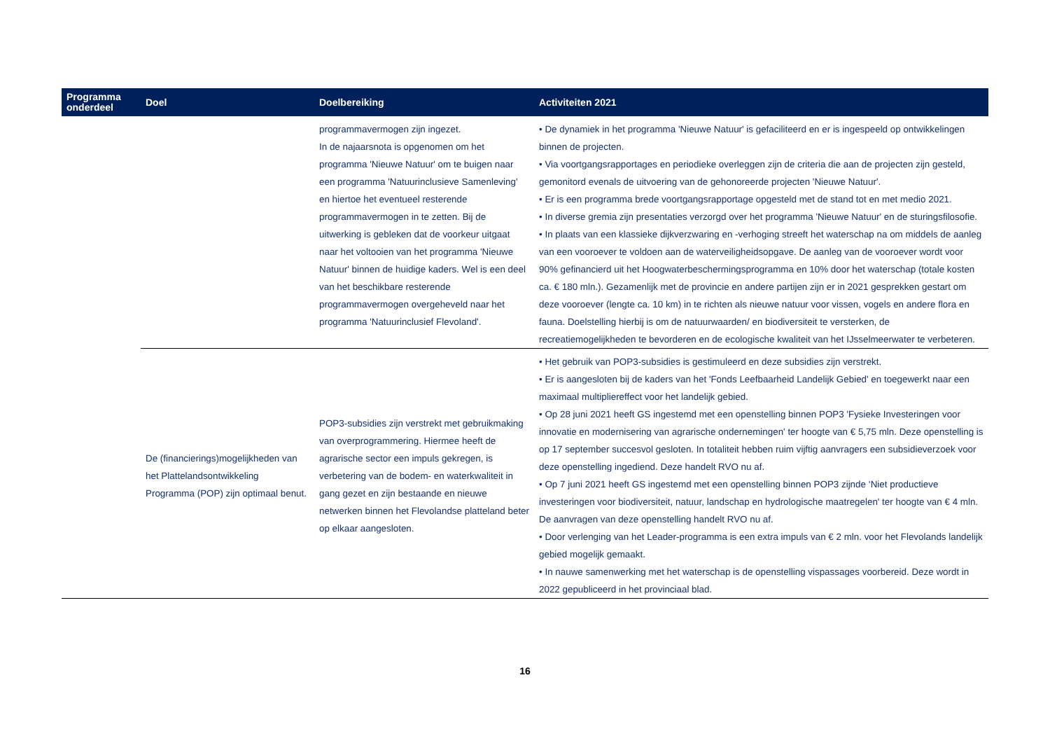| Programma onderdeel | Doel | Doelbereiking | Activiteiten 2021 |
| --- | --- | --- | --- |
| | | programmavermogen zijn ingezet. In de najaarsnota is opgenomen om het programma 'Nieuwe Natuur' om te buigen naar een programma 'Natuurinclusieve Samenleving' en hiertoe het eventueel resterende programmavermogen in te zetten. Bij de uitwerking is gebleken dat de voorkeur uitgaat naar het voltooien van het programma 'Nieuwe Natuur' binnen de huidige kaders. Wel is een deel van het beschikbare resterende programmavermogen overgeheveld naar het programma 'Natuurinclusief Flevoland'. | • De dynamiek in het programma 'Nieuwe Natuur' is gefaciliteerd en er is ingespeeld op ontwikkelingen binnen de projecten. • Via voortgangsrapportages en periodieke overleggen zijn de criteria die aan de projecten zijn gesteld, gemonitord evenals de uitvoering van de gehonoreerde projecten 'Nieuwe Natuur'. • Er is een programma brede voortgangsrapportage opgesteld met de stand tot en met medio 2021. • In diverse gremia zijn presentaties verzorgd over het programma 'Nieuwe Natuur' en de sturingsfilosofie. • In plaats van een klassieke dijkverzwaring en -verhoging streeft het waterschap na om middels de aanleg van een vooroever te voldoen aan de waterveiligheidsopgave. De aanleg van de vooroever wordt voor 90% gefinancierd uit het Hoogwaterbeschermingsprogramma en 10% door het waterschap (totale kosten ca. € 180 mln.). Gezamenlijk met de provincie en andere partijen zijn er in 2021 gesprekken gestart om deze vooroever (lengte ca. 10 km) in te richten als nieuwe natuur voor vissen, vogels en andere flora en fauna. Doelstelling hierbij is om de natuurwaarden/ en biodiversiteit te versterken, de recreatiemogelijkheden te bevorderen en de ecologische kwaliteit van het IJsselmeerwater te verbeteren. |
| | De (financierings)mogelijkheden van het Plattelandsontwikkeling Programma (POP) zijn optimaal benut. | POP3-subsidies zijn verstrekt met gebruikmaking van overprogrammering. Hiermee heeft de agrarische sector een impuls gekregen, is verbetering van de bodem- en waterkwaliteit in gang gezet en zijn bestaande en nieuwe netwerken binnen het Flevolandse platteland beter op elkaar aangesloten. | • Het gebruik van POP3-subsidies is gestimuleerd en deze subsidies zijn verstrekt. • Er is aangesloten bij de kaders van het 'Fonds Leefbaarheid Landelijk Gebied' en toegewerkt naar een maximaal multipliereffect voor het landelijk gebied. • Op 28 juni 2021 heeft GS ingestemd met een openstelling binnen POP3 'Fysieke Investeringen voor innovatie en modernisering van agrarische ondernemingen' ter hoogte van € 5,75 mln. Deze openstelling is op 17 september succesvol gesloten. In totaliteit hebben ruim vijftig aanvragers een subsidieverzoek voor deze openstelling ingediend. Deze handelt RVO nu af. • Op 7 juni 2021 heeft GS ingestemd met een openstelling binnen POP3 zijnde ‘Niet productieve investeringen voor biodiversiteit, natuur, landschap en hydrologische maatregelen' ter hoogte van € 4 mln. De aanvragen van deze openstelling handelt RVO nu af. • Door verlenging van het Leader-programma is een extra impuls van € 2 mln. voor het Flevolands landelijk gebied mogelijk gemaakt. • In nauwe samenwerking met het waterschap is de openstelling vispassages voorbereid. Deze wordt in 2022 gepubliceerd in het provinciaal blad. |
16